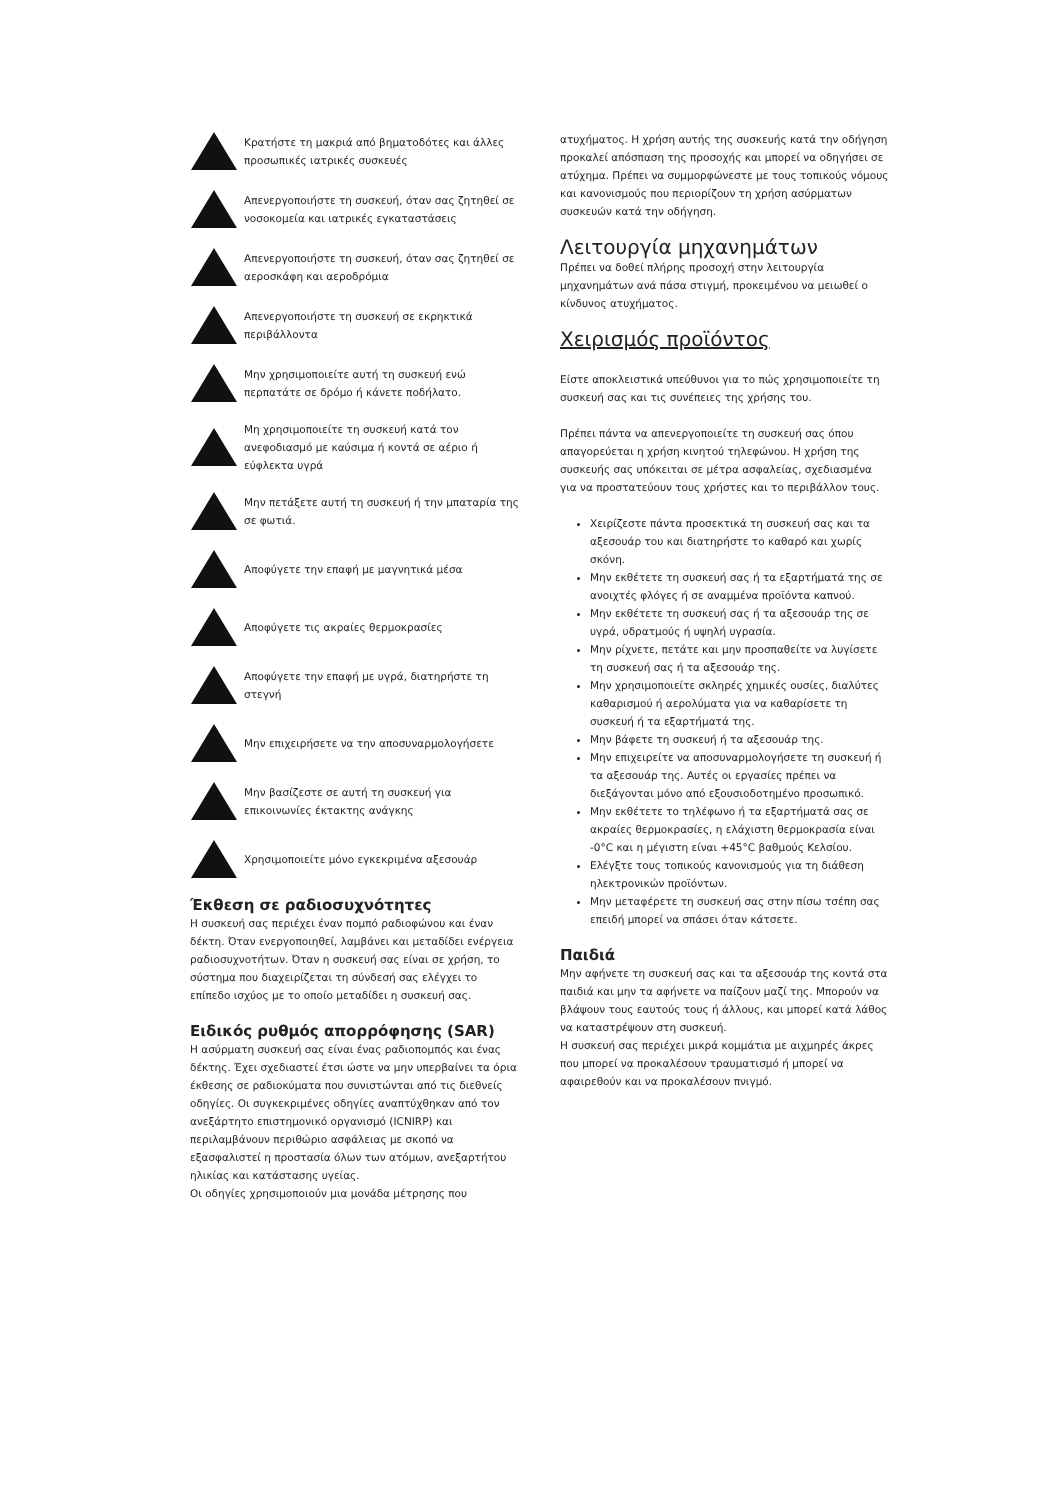Κρατήστε τη μακριά από βηματοδότες και άλλες προσωπικές ιατρικές συσκευές
Απενεργοποιήστε τη συσκευή, όταν σας ζητηθεί σε νοσοκομεία και ιατρικές εγκαταστάσεις
Απενεργοποιήστε τη συσκευή, όταν σας ζητηθεί σε αεροσκάφη και αεροδρόμια
Απενεργοποιήστε τη συσκευή σε εκρηκτικά περιβάλλοντα
Μην χρησιμοποιείτε αυτή τη συσκευή ενώ περπατάτε σε δρόμο ή κάνετε ποδήλατο.
Μη χρησιμοποιείτε τη συσκευή κατά τον ανεφοδιασμό με καύσιμα ή κοντά σε αέριο ή εύφλεκτα υγρά
Μην πετάξετε αυτή τη συσκευή ή την μπαταρία της σε φωτιά.
Αποφύγετε την επαφή με μαγνητικά μέσα
Αποφύγετε τις ακραίες θερμοκρασίες
Αποφύγετε την επαφή με υγρά, διατηρήστε τη στεγνή
Μην επιχειρήσετε να την αποσυναρμολογήσετε
Μην βασίζεστε σε αυτή τη συσκευή για επικοινωνίες έκτακτης ανάγκης
Χρησιμοποιείτε μόνο εγκεκριμένα αξεσουάρ
Έκθεση σε ραδιοσυχνότητες
Η συσκευή σας περιέχει έναν πομπό ραδιοφώνου και έναν δέκτη. Όταν ενεργοποιηθεί, λαμβάνει και μεταδίδει ενέργεια ραδιοσυχνοτήτων. Όταν η συσκευή σας είναι σε χρήση, το σύστημα που διαχειρίζεται τη σύνδεσή σας ελέγχει το επίπεδο ισχύος με το οποίο μεταδίδει η συσκευή σας.
Ειδικός ρυθμός απορρόφησης (SAR)
Η ασύρματη συσκευή σας είναι ένας ραδιοπομπός και ένας δέκτης. Έχει σχεδιαστεί έτσι ώστε να μην υπερβαίνει τα όρια έκθεσης σε ραδιοκύματα που συνιστώνται από τις διεθνείς οδηγίες. Οι συγκεκριμένες οδηγίες αναπτύχθηκαν από τον ανεξάρτητο επιστημονικό οργανισμό (ICNIRP) και περιλαμβάνουν περιθώριο ασφάλειας με σκοπό να εξασφαλιστεί η προστασία όλων των ατόμων, ανεξαρτήτου ηλικίας και κατάστασης υγείας.
Οι οδηγίες χρησιμοποιούν μια μονάδα μέτρησης που
ατυχήματος. Η χρήση αυτής της συσκευής κατά την οδήγηση προκαλεί απόσπαση της προσοχής και μπορεί να οδηγήσει σε ατύχημα. Πρέπει να συμμορφώνεστε με τους τοπικούς νόμους και κανονισμούς που περιορίζουν τη χρήση ασύρματων συσκευών κατά την οδήγηση.
Λειτουργία μηχανημάτων
Πρέπει να δοθεί πλήρης προσοχή στην λειτουργία μηχανημάτων ανά πάσα στιγμή, προκειμένου να μειωθεί ο κίνδυνος ατυχήματος.
Χειρισμός προϊόντος
Είστε αποκλειστικά υπεύθυνοι για το πώς χρησιμοποιείτε τη συσκευή σας και τις συνέπειες της χρήσης του.
Πρέπει πάντα να απενεργοποιείτε τη συσκευή σας όπου απαγορεύεται η χρήση κινητού τηλεφώνου. Η χρήση της συσκευής σας υπόκειται σε μέτρα ασφαλείας, σχεδιασμένα για να προστατεύουν τους χρήστες και το περιβάλλον τους.
Χειρίζεστε πάντα προσεκτικά τη συσκευή σας και τα αξεσουάρ του και διατηρήστε το καθαρό και χωρίς σκόνη.
Μην εκθέτετε τη συσκευή σας ή τα εξαρτήματά της σε ανοιχτές φλόγες ή σε αναμμένα προϊόντα καπνού.
Μην εκθέτετε τη συσκευή σας ή τα αξεσουάρ της σε υγρά, υδρατμούς ή υψηλή υγρασία.
Μην ρίχνετε, πετάτε και μην προσπαθείτε να λυγίσετε τη συσκευή σας ή τα αξεσουάρ της.
Μην χρησιμοποιείτε σκληρές χημικές ουσίες, διαλύτες καθαρισμού ή αερολύματα για να καθαρίσετε τη συσκευή ή τα εξαρτήματά της.
Μην βάφετε τη συσκευή ή τα αξεσουάρ της.
Μην επιχειρείτε να αποσυναρμολογήσετε τη συσκευή ή τα αξεσουάρ της. Αυτές οι εργασίες πρέπει να διεξάγονται μόνο από εξουσιοδοτημένο προσωπικό.
Μην εκθέτετε το τηλέφωνο ή τα εξαρτήματά σας σε ακραίες θερμοκρασίες, η ελάχιστη θερμοκρασία είναι -0°C και η μέγιστη είναι +45°C βαθμούς Κελσίου.
Ελέγξτε τους τοπικούς κανονισμούς για τη διάθεση ηλεκτρονικών προϊόντων.
Μην μεταφέρετε τη συσκευή σας στην πίσω τσέπη σας επειδή μπορεί να σπάσει όταν κάτσετε.
Παιδιά
Μην αφήνετε τη συσκευή σας και τα αξεσουάρ της κοντά στα παιδιά και μην τα αφήνετε να παίζουν μαζί της. Μπορούν να βλάψουν τους εαυτούς τους ή άλλους, και μπορεί κατά λάθος να καταστρέψουν στη συσκευή.
Η συσκευή σας περιέχει μικρά κομμάτια με αιχμηρές άκρες που μπορεί να προκαλέσουν τραυματισμό ή μπορεί να αφαιρεθούν και να προκαλέσουν πνιγμό.